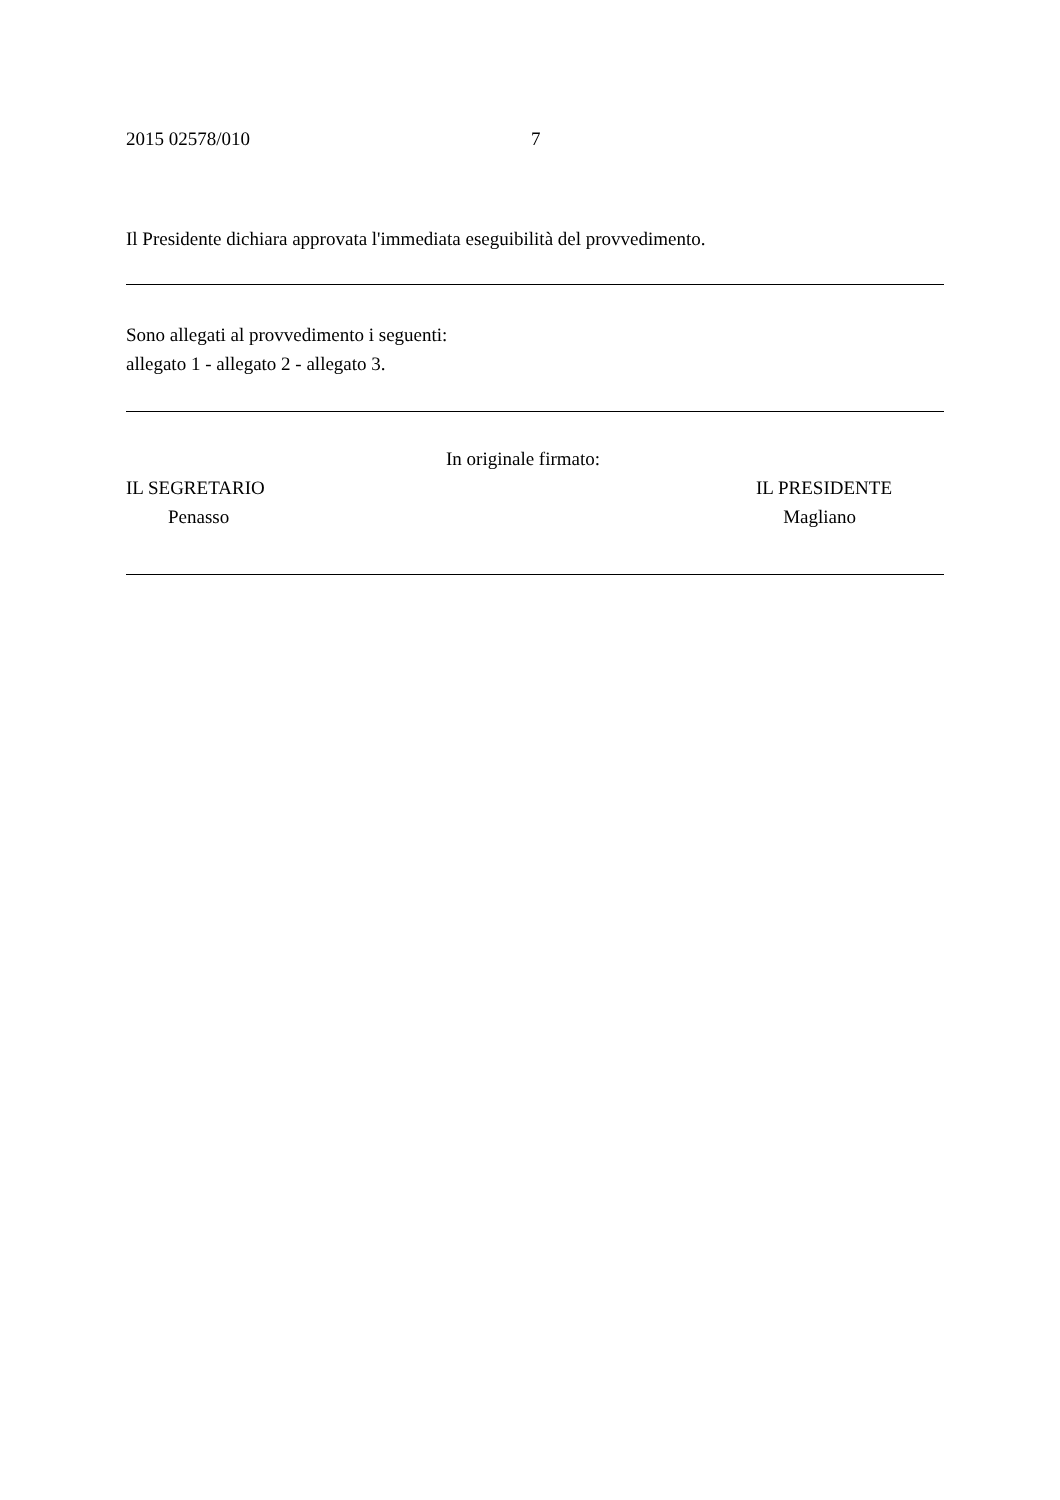2015 02578/010 7
Il Presidente dichiara approvata l'immediata eseguibilità del provvedimento.
Sono allegati al provvedimento i seguenti:
allegato 1 - allegato 2 - allegato 3.
In originale firmato:
IL SEGRETARIO IL PRESIDENTE
Penasso Magliano